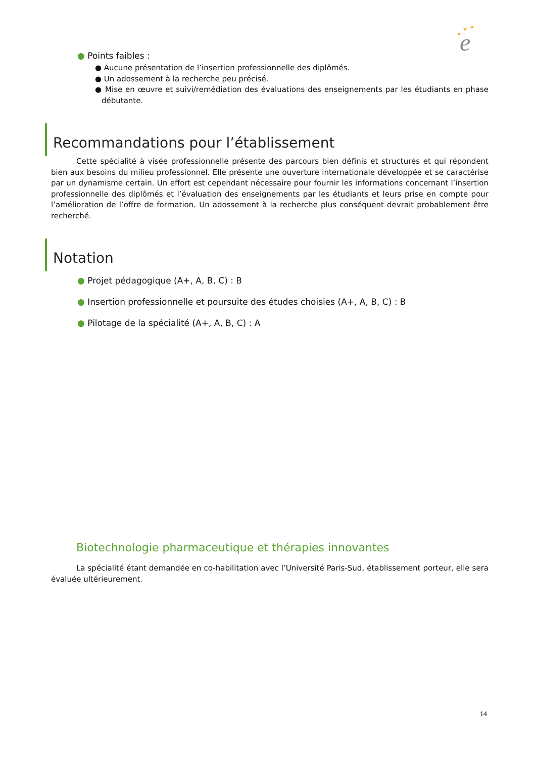e
★
★
★
● Points faibles :
● Aucune présentation de l’insertion professionnelle des diplômés.
● Un adossement à la recherche peu précisé.
● Mise en œuvre et suivi/remédiation des évaluations des enseignements par les étudiants en phase débutante.
Recommandations pour l’établissement
Cette spécialité à visée professionnelle présente des parcours bien définis et structurés et qui répondent bien aux besoins du milieu professionnel. Elle présente une ouverture internationale développée et se caractérise par un dynamisme certain. Un effort est cependant nécessaire pour fournir les informations concernant l’insertion professionnelle des diplômés et l’évaluation des enseignements par les étudiants et leurs prise en compte pour l’amélioration de l’offre de formation. Un adossement à la recherche plus conséquent devrait probablement être recherché.
Notation
● Projet pédagogique (A+, A, B, C) : B
● Insertion professionnelle et poursuite des études choisies (A+, A, B, C) : B
● Pilotage de la spécialité (A+, A, B, C) : A
Biotechnologie pharmaceutique et thérapies innovantes
La spécialité étant demandée en co-habilitation avec l’Université Paris-Sud, établissement porteur, elle sera évaluée ultérieurement.
14